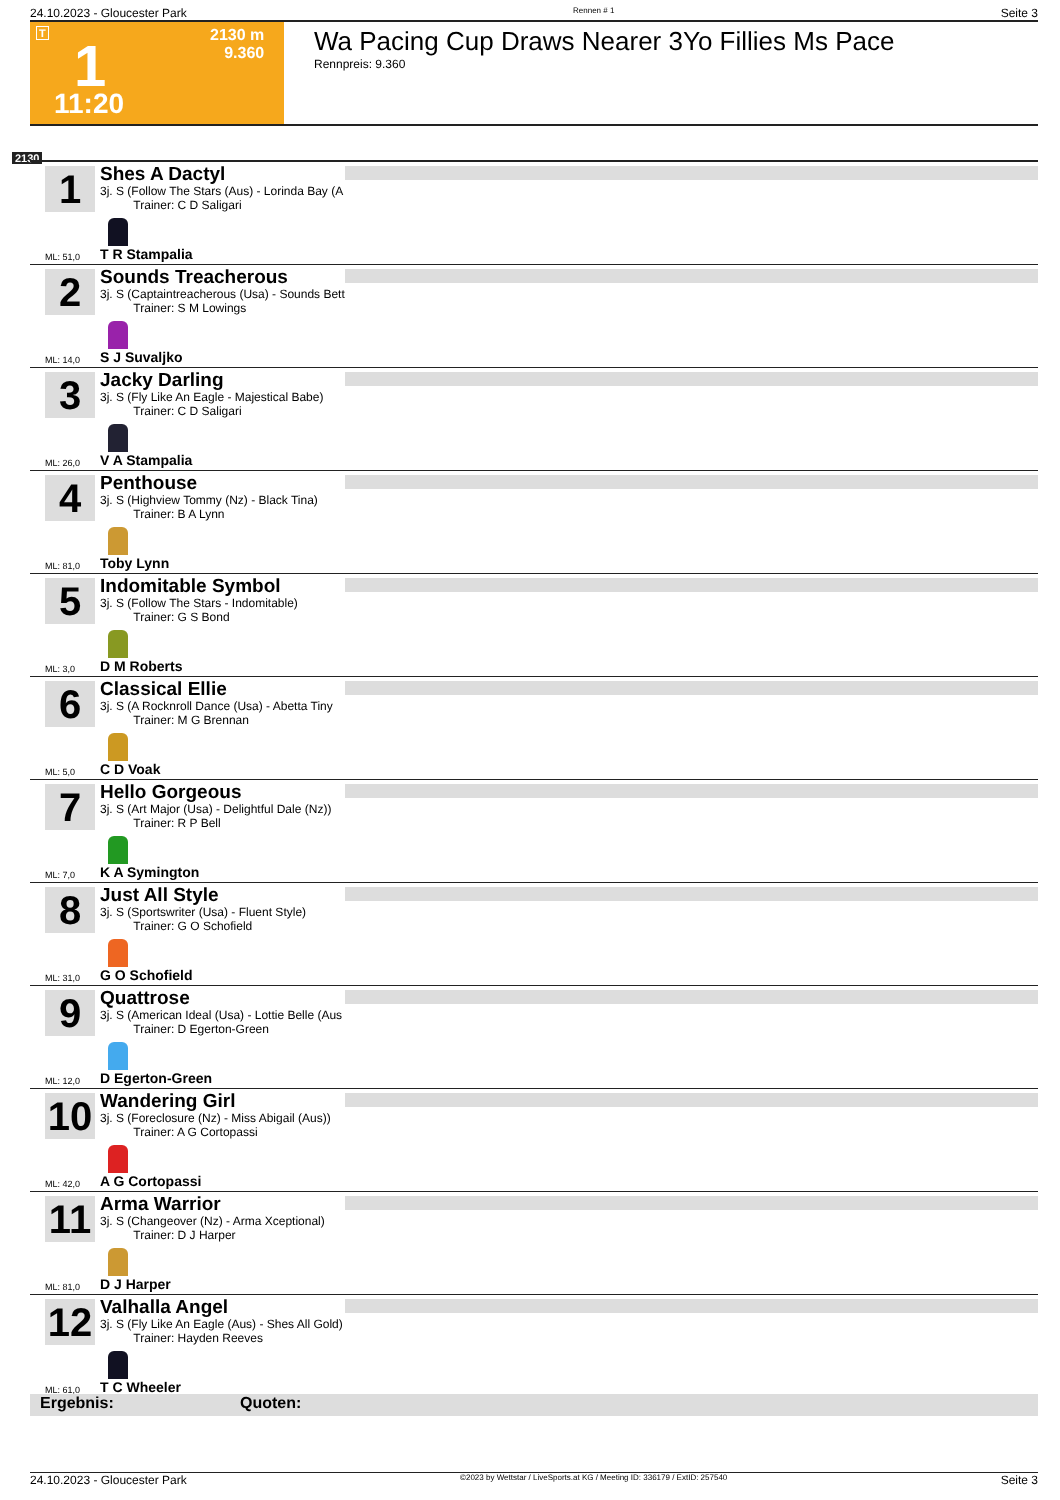24.10.2023 - Gloucester Park Rennen # 1 Seite 3
T 1 2130 m
9.360
11:20
Wa Pacing Cup Draws Nearer 3Yo Fillies Ms Pace
Rennpreis: 9.360
2130
1
Shes A Dactyl
3j. S (Follow The Stars (Aus) - Lorinda Bay (A
Trainer: C D Saligari
ML: 51,0 T R Stampalia
2
Sounds Treacherous
3j. S (Captaintreacherous (Usa) - Sounds Bett
Trainer: S M Lowings
ML: 14,0 S J Suvaljko
3
Jacky Darling
3j. S (Fly Like An Eagle - Majestical Babe)
Trainer: C D Saligari
ML: 26,0 V A Stampalia
4
Penthouse
3j. S (Highview Tommy (Nz) - Black Tina)
Trainer: B A Lynn
ML: 81,0 Toby Lynn
5
Indomitable Symbol
3j. S (Follow The Stars - Indomitable)
Trainer: G S Bond
ML: 3,0 D M Roberts
6
Classical Ellie
3j. S (A Rocknroll Dance (Usa) - Abetta Tiny
Trainer: M G Brennan
ML: 5,0 C D Voak
7
Hello Gorgeous
3j. S (Art Major (Usa) - Delightful Dale (Nz))
Trainer: R P Bell
ML: 7,0 K A Symington
8
Just All Style
3j. S (Sportswriter (Usa) - Fluent Style)
Trainer: G O Schofield
ML: 31,0 G O Schofield
9
Quattrose
3j. S (American Ideal (Usa) - Lottie Belle (Aus
Trainer: D Egerton-Green
ML: 12,0 D Egerton-Green
10
Wandering Girl
3j. S (Foreclosure (Nz) - Miss Abigail (Aus))
Trainer: A G Cortopassi
ML: 42,0 A G Cortopassi
11
Arma Warrior
3j. S (Changeover (Nz) - Arma Xceptional)
Trainer: D J Harper
ML: 81,0 D J Harper
12
Valhalla Angel
3j. S (Fly Like An Eagle (Aus) - Shes All Gold)
Trainer: Hayden Reeves
ML: 61,0 T C Wheeler
Ergebnis: Quoten:
24.10.2023 - Gloucester Park ©2023 by Wettstar / LiveSports.at KG / Meeting ID: 336179 / ExtID: 257540 Seite 3